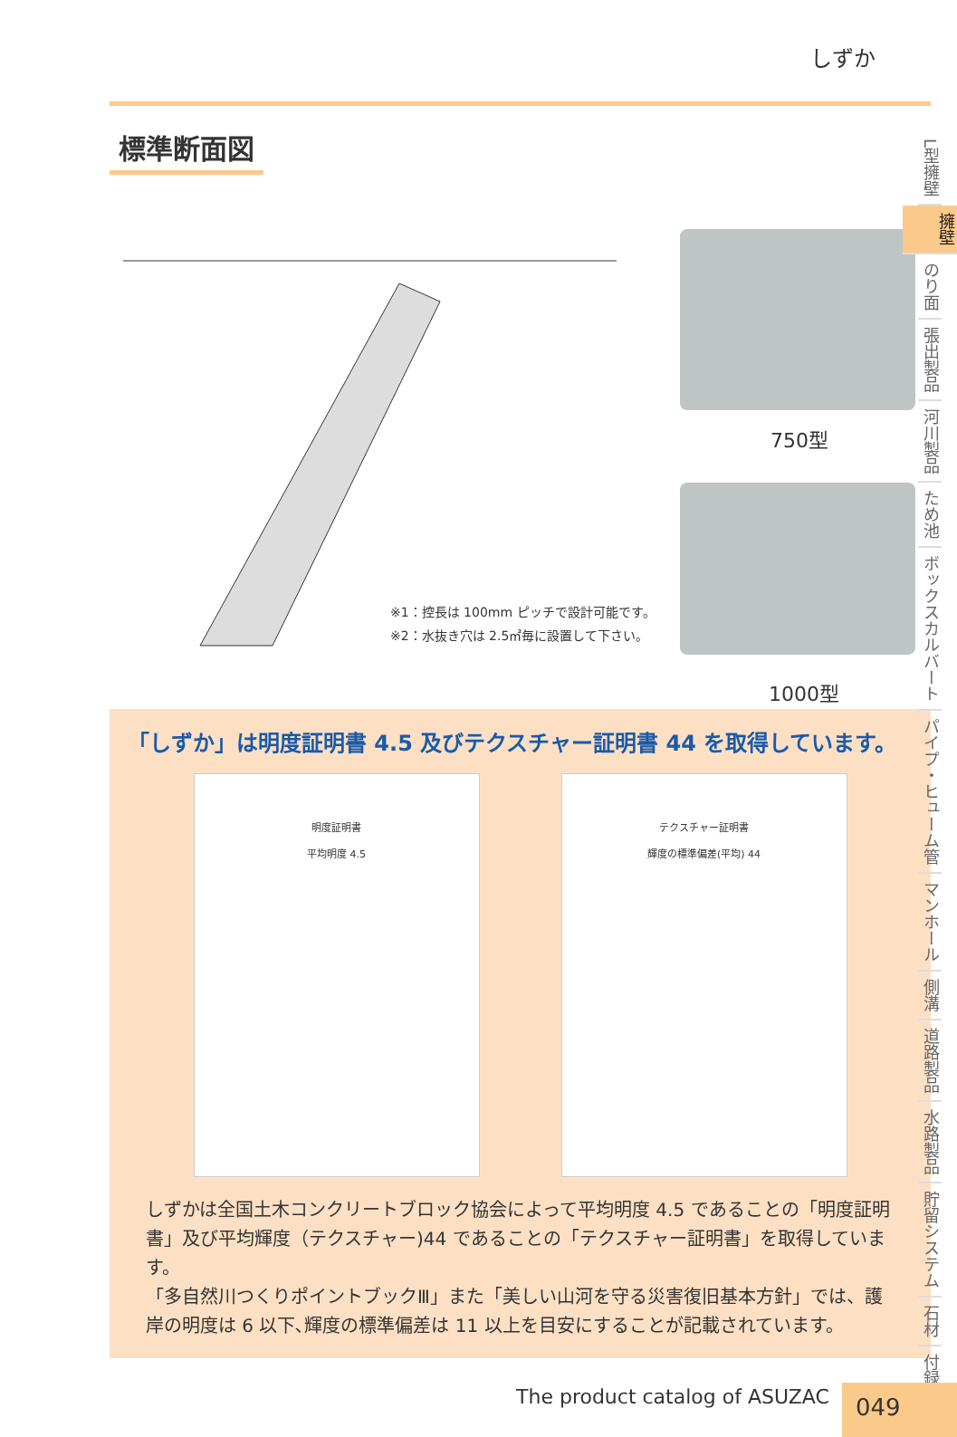しずか
標準断面図
※1：控長は 100mm ピッチで設計可能です。
※2：水抜き穴は 2.5㎡毎に設置して下さい。
750型
1000型
「しずか」は明度証明書 4.5 及びテクスチャー証明書 44 を取得しています。
明度証明書
平均明度 4.5
テクスチャー証明書
輝度の標準偏差(平均) 44
しずかは全国土木コンクリートブロック協会によって平均明度 4.5 であることの「明度証明書」及び平均輝度（テクスチャー)44 であることの「テクスチャー証明書」を取得しています。
「多自然川つくりポイントブックⅢ」また「美しい山河を守る災害復旧基本方針」では、護岸の明度は 6 以下､輝度の標準偏差は 11 以上を目安にすることが記載されています。
L型擁壁
擁壁
のり面
張出製品
河川製品
ため池
ボックスカルバート
パイプ・ヒューム管
マンホール
側溝
道路製品
水路製品
貯留システム
石材
付録
The product catalog of ASUZAC 049